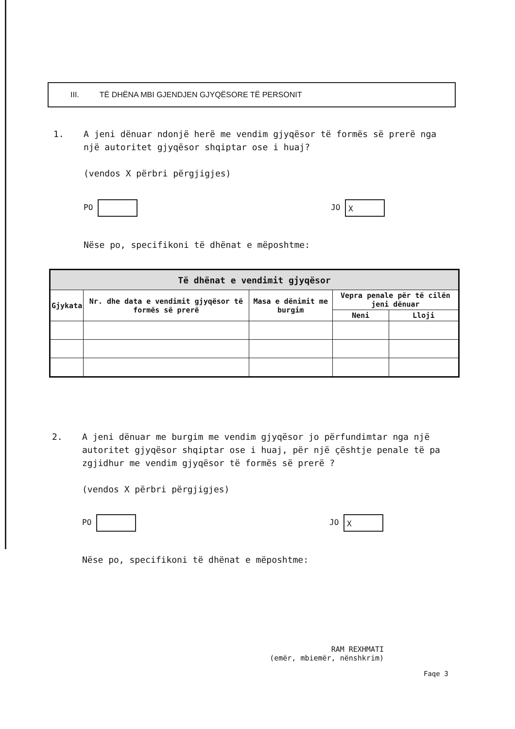III. TË DHËNA MBI GJENDJEN GJYQËSORE TË PERSONIT
1. A jeni dënuar ndonjë herë me vendim gjyqësor të formës së prerë nga një autoritet gjyqësor shqiptar ose i huaj?
(vendos X përbri përgjigjes)
PO JO X
Nëse po, specifikoni të dhënat e mëposhtme:
| Të dhënat e vendimit gjyqësor | | | | |
| --- | --- | --- | --- | --- |
| Gjykata | Nr. dhe data e vendimit gjyqësor të formës së prerë | Masa e dënimit me burgim | Vepra penale për të cilën jeni dënuar | |
| | | | Neni | Lloji |
2. A jeni dënuar me burgim me vendim gjyqësor jo përfundimtar nga një autoritet gjyqësor shqiptar ose i huaj, për një çështje penale të pa zgjidhur me vendim gjyqësor të formës së prerë ?
(vendos X përbri përgjigjes)
PO JO X
Nëse po, specifikoni të dhënat e mëposhtme:
RAM REXHMATI
(emër, mbiemër, nënshkrim)
Faqe 3